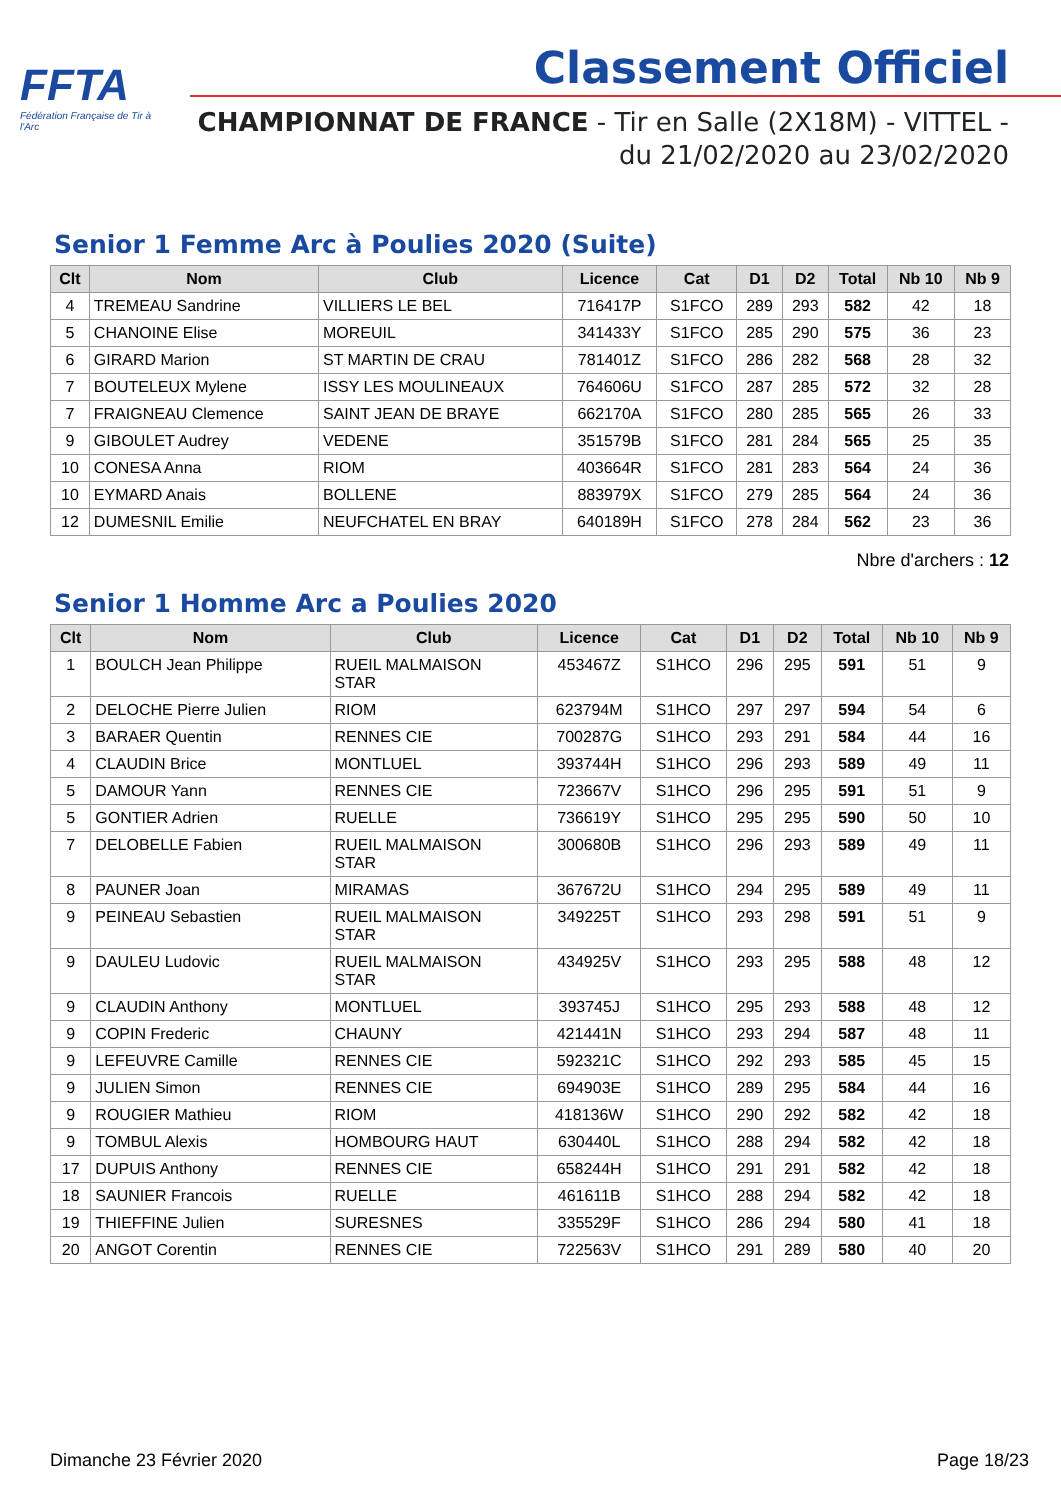FFTA
Fédération Française de Tir à l'Arc
Classement Officiel
CHAMPIONNAT DE FRANCE - Tir en Salle (2X18M) - VITTEL -
du 21/02/2020 au 23/02/2020
Senior 1 Femme Arc à Poulies 2020 (Suite)
| Clt | Nom | Club | Licence | Cat | D1 | D2 | Total | Nb 10 | Nb 9 |
| --- | --- | --- | --- | --- | --- | --- | --- | --- | --- |
| 4 | TREMEAU Sandrine | VILLIERS LE BEL | 716417P | S1FCO | 289 | 293 | 582 | 42 | 18 |
| 5 | CHANOINE Elise | MOREUIL | 341433Y | S1FCO | 285 | 290 | 575 | 36 | 23 |
| 6 | GIRARD Marion | ST MARTIN DE CRAU | 781401Z | S1FCO | 286 | 282 | 568 | 28 | 32 |
| 7 | BOUTELEUX Mylene | ISSY LES MOULINEAUX | 764606U | S1FCO | 287 | 285 | 572 | 32 | 28 |
| 7 | FRAIGNEAU Clemence | SAINT JEAN DE BRAYE | 662170A | S1FCO | 280 | 285 | 565 | 26 | 33 |
| 9 | GIBOULET Audrey | VEDENE | 351579B | S1FCO | 281 | 284 | 565 | 25 | 35 |
| 10 | CONESA Anna | RIOM | 403664R | S1FCO | 281 | 283 | 564 | 24 | 36 |
| 10 | EYMARD Anais | BOLLENE | 883979X | S1FCO | 279 | 285 | 564 | 24 | 36 |
| 12 | DUMESNIL Emilie | NEUFCHATEL EN BRAY | 640189H | S1FCO | 278 | 284 | 562 | 23 | 36 |
Nbre d'archers : 12
Senior 1 Homme Arc a Poulies 2020
| Clt | Nom | Club | Licence | Cat | D1 | D2 | Total | Nb 10 | Nb 9 |
| --- | --- | --- | --- | --- | --- | --- | --- | --- | --- |
| 1 | BOULCH Jean Philippe | RUEIL MALMAISON STAR | 453467Z | S1HCO | 296 | 295 | 591 | 51 | 9 |
| 2 | DELOCHE Pierre Julien | RIOM | 623794M | S1HCO | 297 | 297 | 594 | 54 | 6 |
| 3 | BARAER Quentin | RENNES CIE | 700287G | S1HCO | 293 | 291 | 584 | 44 | 16 |
| 4 | CLAUDIN Brice | MONTLUEL | 393744H | S1HCO | 296 | 293 | 589 | 49 | 11 |
| 5 | DAMOUR Yann | RENNES CIE | 723667V | S1HCO | 296 | 295 | 591 | 51 | 9 |
| 5 | GONTIER Adrien | RUELLE | 736619Y | S1HCO | 295 | 295 | 590 | 50 | 10 |
| 7 | DELOBELLE Fabien | RUEIL MALMAISON STAR | 300680B | S1HCO | 296 | 293 | 589 | 49 | 11 |
| 8 | PAUNER Joan | MIRAMAS | 367672U | S1HCO | 294 | 295 | 589 | 49 | 11 |
| 9 | PEINEAU Sebastien | RUEIL MALMAISON STAR | 349225T | S1HCO | 293 | 298 | 591 | 51 | 9 |
| 9 | DAULEU Ludovic | RUEIL MALMAISON STAR | 434925V | S1HCO | 293 | 295 | 588 | 48 | 12 |
| 9 | CLAUDIN Anthony | MONTLUEL | 393745J | S1HCO | 295 | 293 | 588 | 48 | 12 |
| 9 | COPIN Frederic | CHAUNY | 421441N | S1HCO | 293 | 294 | 587 | 48 | 11 |
| 9 | LEFEUVRE Camille | RENNES CIE | 592321C | S1HCO | 292 | 293 | 585 | 45 | 15 |
| 9 | JULIEN Simon | RENNES CIE | 694903E | S1HCO | 289 | 295 | 584 | 44 | 16 |
| 9 | ROUGIER Mathieu | RIOM | 418136W | S1HCO | 290 | 292 | 582 | 42 | 18 |
| 9 | TOMBUL Alexis | HOMBOURG HAUT | 630440L | S1HCO | 288 | 294 | 582 | 42 | 18 |
| 17 | DUPUIS Anthony | RENNES CIE | 658244H | S1HCO | 291 | 291 | 582 | 42 | 18 |
| 18 | SAUNIER Francois | RUELLE | 461611B | S1HCO | 288 | 294 | 582 | 42 | 18 |
| 19 | THIEFFINE Julien | SURESNES | 335529F | S1HCO | 286 | 294 | 580 | 41 | 18 |
| 20 | ANGOT Corentin | RENNES CIE | 722563V | S1HCO | 291 | 289 | 580 | 40 | 20 |
Dimanche 23 Février 2020 Page 18/23